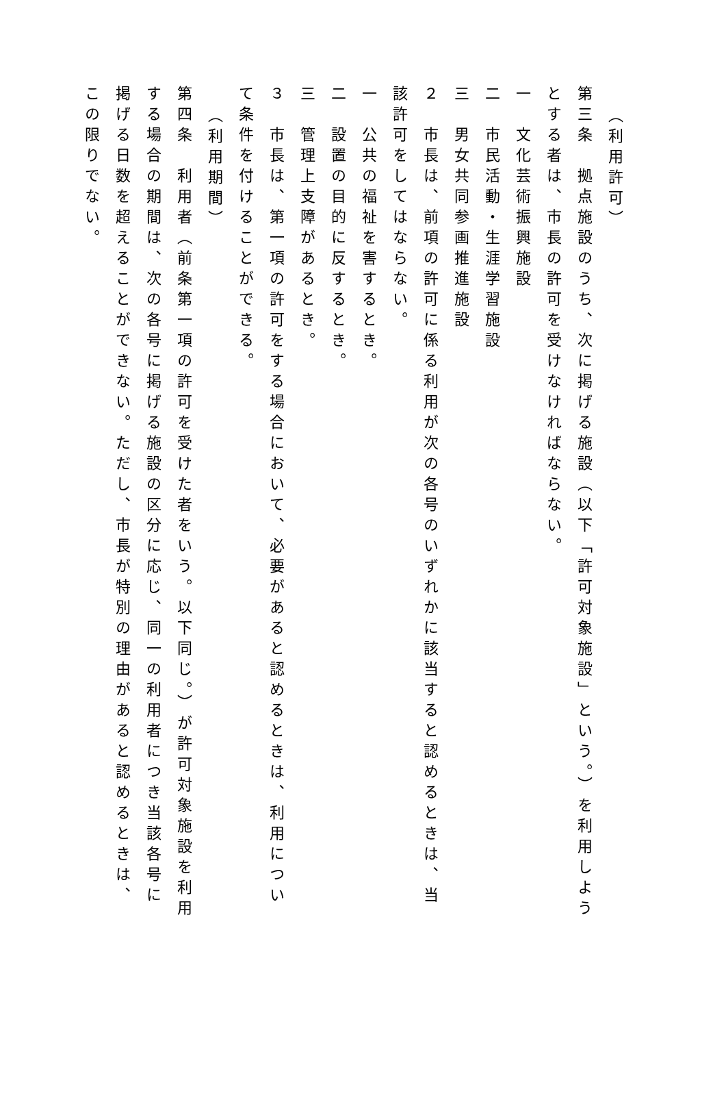（利用許可）
第三条　拠点施設のうち、次に掲げる施設（以下「許可対象施設」という。）を利用しようとする者は、市長の許可を受けなければならない。
一　文化芸術振興施設
二　市民活動・生涯学習施設
三　男女共同参画推進施設
２　市長は、前項の許可に係る利用が次の各号のいずれかに該当すると認めるときは、当該許可をしてはならない。
一　公共の福祉を害するとき。
二　設置の目的に反するとき。
三　管理上支障があるとき。
３　市長は、第一項の許可をする場合において、必要があると認めるときは、利用について条件を付けることができる。
（利用期間）
第四条　利用者（前条第一項の許可を受けた者をいう。以下同じ。）が許可対象施設を利用する場合の期間は、次の各号に掲げる施設の区分に応じ、同一の利用者につき当該各号に掲げる日数を超えることができない。ただし、市長が特別の理由があると認めるときは、この限りでない。